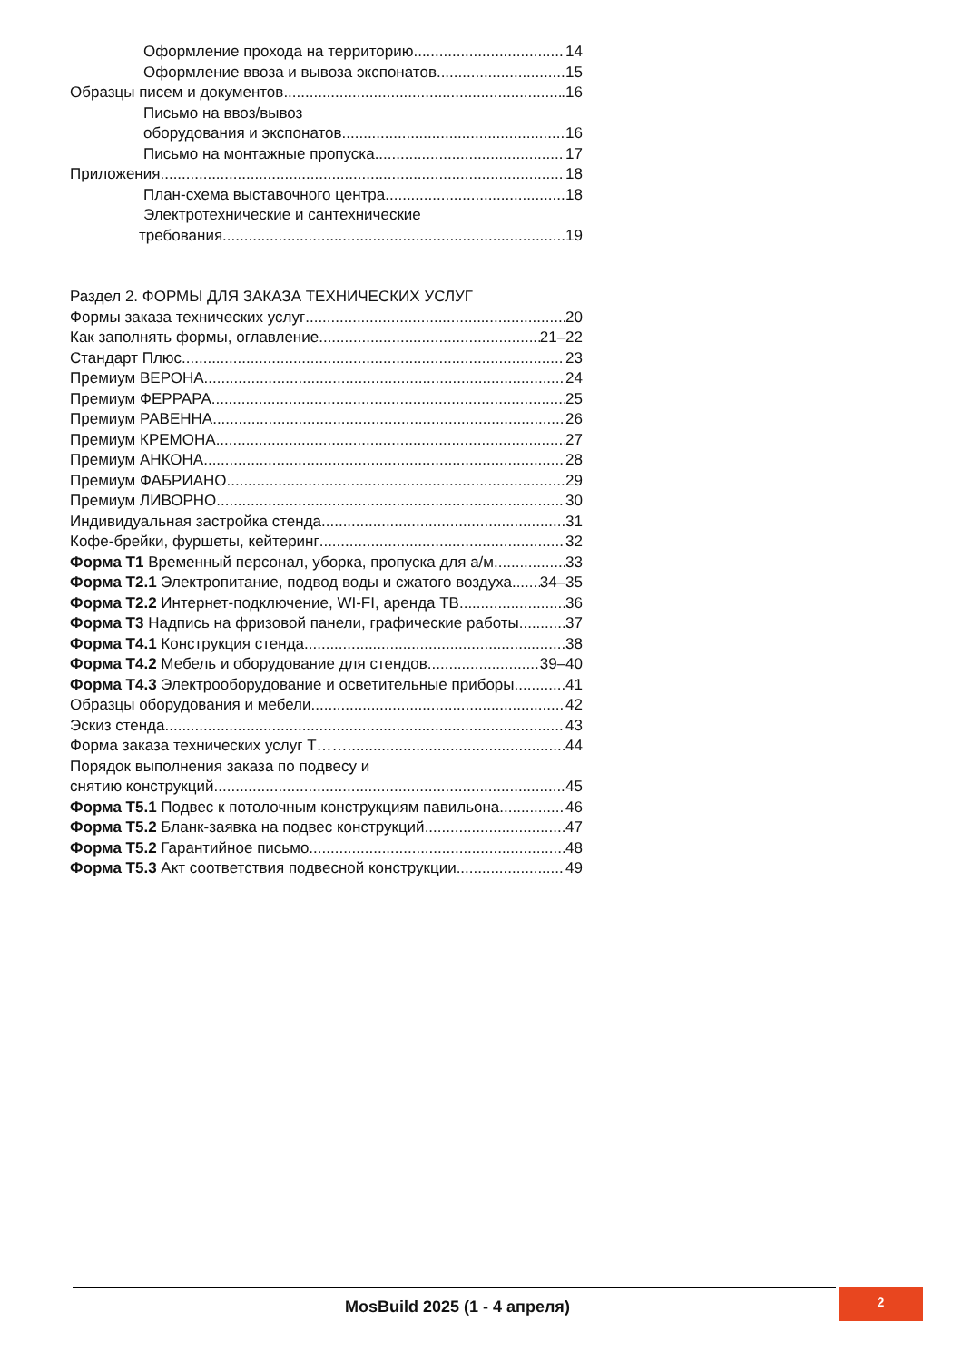Оформление прохода на территорию 14
Оформление ввоза и вывоза экспонатов 15
Образцы писем и документов .16
Письмо на ввоз/вывоз
оборудования и экспонатов 16
Письмо на монтажные пропуска 17
Приложения 18
План-схема выставочного центра 18
Электротехнические и сантехнические
требования 19
Раздел 2. ФОРМЫ ДЛЯ ЗАКАЗА ТЕХНИЧЕСКИХ УСЛУГ
Формы заказа технических услуг 20
Как заполнять формы, оглавление 21–22
Стандарт Плюс 23
Премиум ВЕРОНА 24
Премиум ФЕРРАРА 25
Премиум РАВЕННА 26
Премиум КРЕМОНА 27
Премиум АНКОНА 28
Премиум ФАБРИАНО 29
Премиум ЛИВОРНО 30
Индивидуальная застройка стенда 31
Кофе-брейки, фуршеты, кейтеринг 32
Форма Т1 Временный персонал, уборка, пропуска для а/м 33
Форма Т2.1 Электропитание, подвод воды и сжатого воздуха 34–35
Форма Т2.2 Интернет-подключение, WI-FI, аренда ТВ 36
Форма Т3 Надпись на фризовой панели, графические работы 37
Форма Т4.1 Конструкция стенда 38
Форма Т4.2 Мебель и оборудование для стендов 39–40
Форма Т4.3 Электрооборудование и осветительные приборы 41
Образцы оборудования и мебели 42
Эскиз стенда 43
Форма заказа технических услуг Т…….. 44
Порядок выполнения заказа по подвесу и
снятию конструкций 45
Форма Т5.1 Подвес к потолочным конструкциям павильона 46
Форма Т5.2 Бланк-заявка на подвес конструкций 47
Форма Т5.2 Гарантийное письмо 48
Форма Т5.3 Акт соответствия подвесной конструкции 49
MosBuild 2025 (1 - 4 апреля)
2